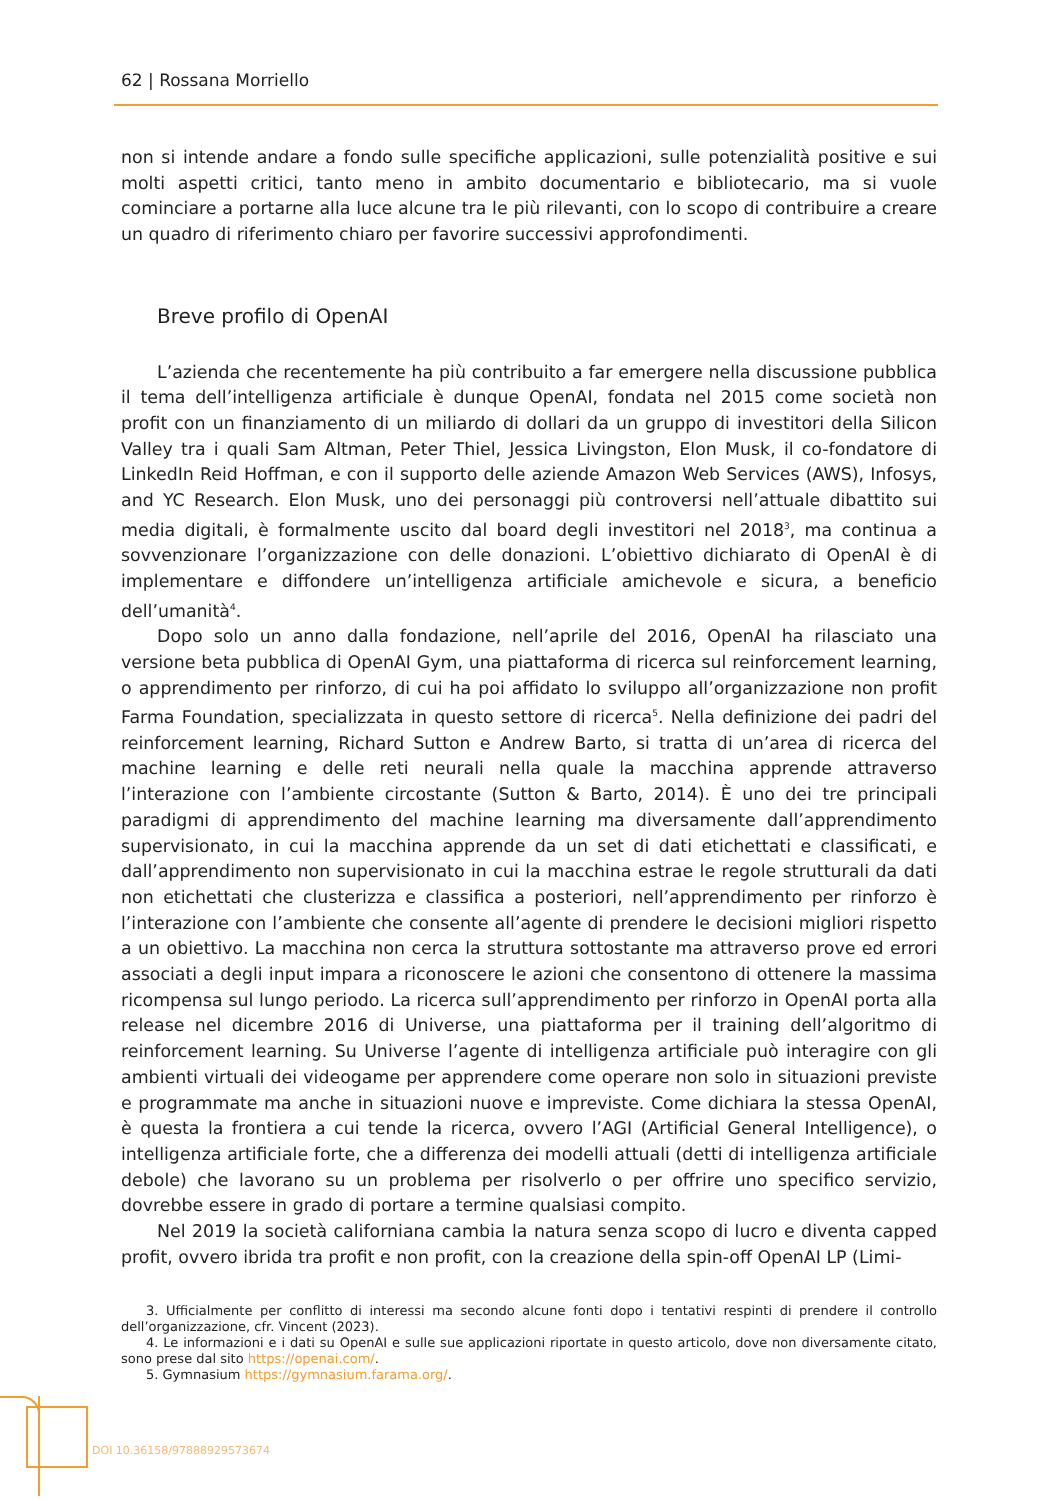62 | Rossana Morriello
non si intende andare a fondo sulle specifiche applicazioni, sulle potenzialità positive e sui molti aspetti critici, tanto meno in ambito documentario e bibliotecario, ma si vuole cominciare a portarne alla luce alcune tra le più rilevanti, con lo scopo di contribuire a creare un quadro di riferimento chiaro per favorire successivi approfondimenti.
Breve profilo di OpenAI
L’azienda che recentemente ha più contribuito a far emergere nella discussione pubblica il tema dell’intelligenza artificiale è dunque OpenAI, fondata nel 2015 come società non profit con un finanziamento di un miliardo di dollari da un gruppo di investitori della Silicon Valley tra i quali Sam Altman, Peter Thiel, Jessica Livingston, Elon Musk, il co-fondatore di LinkedIn Reid Hoffman, e con il supporto delle aziende Amazon Web Services (AWS), Infosys, and YC Research. Elon Musk, uno dei personaggi più controversi nell’attuale dibattito sui media digitali, è formalmente uscito dal board degli investitori nel 2018<sup>3</sup>, ma continua a sovvenzionare l’organizzazione con delle donazioni. L’obiettivo dichiarato di OpenAI è di implementare e diffondere un’intelligenza artificiale amichevole e sicura, a beneficio dell’umanità<sup>4</sup>.
Dopo solo un anno dalla fondazione, nell’aprile del 2016, OpenAI ha rilasciato una versione beta pubblica di OpenAI Gym, una piattaforma di ricerca sul reinforcement learning, o apprendimento per rinforzo, di cui ha poi affidato lo sviluppo all’organizzazione non profit Farma Foundation, specializzata in questo settore di ricerca<sup>5</sup>. Nella definizione dei padri del reinforcement learning, Richard Sutton e Andrew Barto, si tratta di un’area di ricerca del machine learning e delle reti neurali nella quale la macchina apprende attraverso l’interazione con l’ambiente circostante (Sutton & Barto, 2014). È uno dei tre principali paradigmi di apprendimento del machine learning ma diversamente dall’apprendimento supervisionato, in cui la macchina apprende da un set di dati etichettati e classificati, e dall’apprendimento non supervisionato in cui la macchina estrae le regole strutturali da dati non etichettati che clusterizza e classifica a posteriori, nell’apprendimento per rinforzo è l’interazione con l’ambiente che consente all’agente di prendere le decisioni migliori rispetto a un obiettivo. La macchina non cerca la struttura sottostante ma attraverso prove ed errori associati a degli input impara a riconoscere le azioni che consentono di ottenere la massima ricompensa sul lungo periodo. La ricerca sull’apprendimento per rinforzo in OpenAI porta alla release nel dicembre 2016 di Universe, una piattaforma per il training dell’algoritmo di reinforcement learning. Su Universe l’agente di intelligenza artificiale può interagire con gli ambienti virtuali dei videogame per apprendere come operare non solo in situazioni previste e programmate ma anche in situazioni nuove e impreviste. Come dichiara la stessa OpenAI, è questa la frontiera a cui tende la ricerca, ovvero l’AGI (Artificial General Intelligence), o intelligenza artificiale forte, che a differenza dei modelli attuali (detti di intelligenza artificiale debole) che lavorano su un problema per risolverlo o per offrire uno specifico servizio, dovrebbe essere in grado di portare a termine qualsiasi compito.
Nel 2019 la società californiana cambia la natura senza scopo di lucro e diventa capped profit, ovvero ibrida tra profit e non profit, con la creazione della spin-off OpenAI LP (Limi-
3. Ufficialmente per conflitto di interessi ma secondo alcune fonti dopo i tentativi respinti di prendere il controllo dell’organizzazione, cfr. Vincent (2023).
4. Le informazioni e i dati su OpenAI e sulle sue applicazioni riportate in questo articolo, dove non diversamente citato, sono prese dal sito https://openai.com/.
5. Gymnasium https://gymnasium.farama.org/.
DOI 10.36158/97888929573674